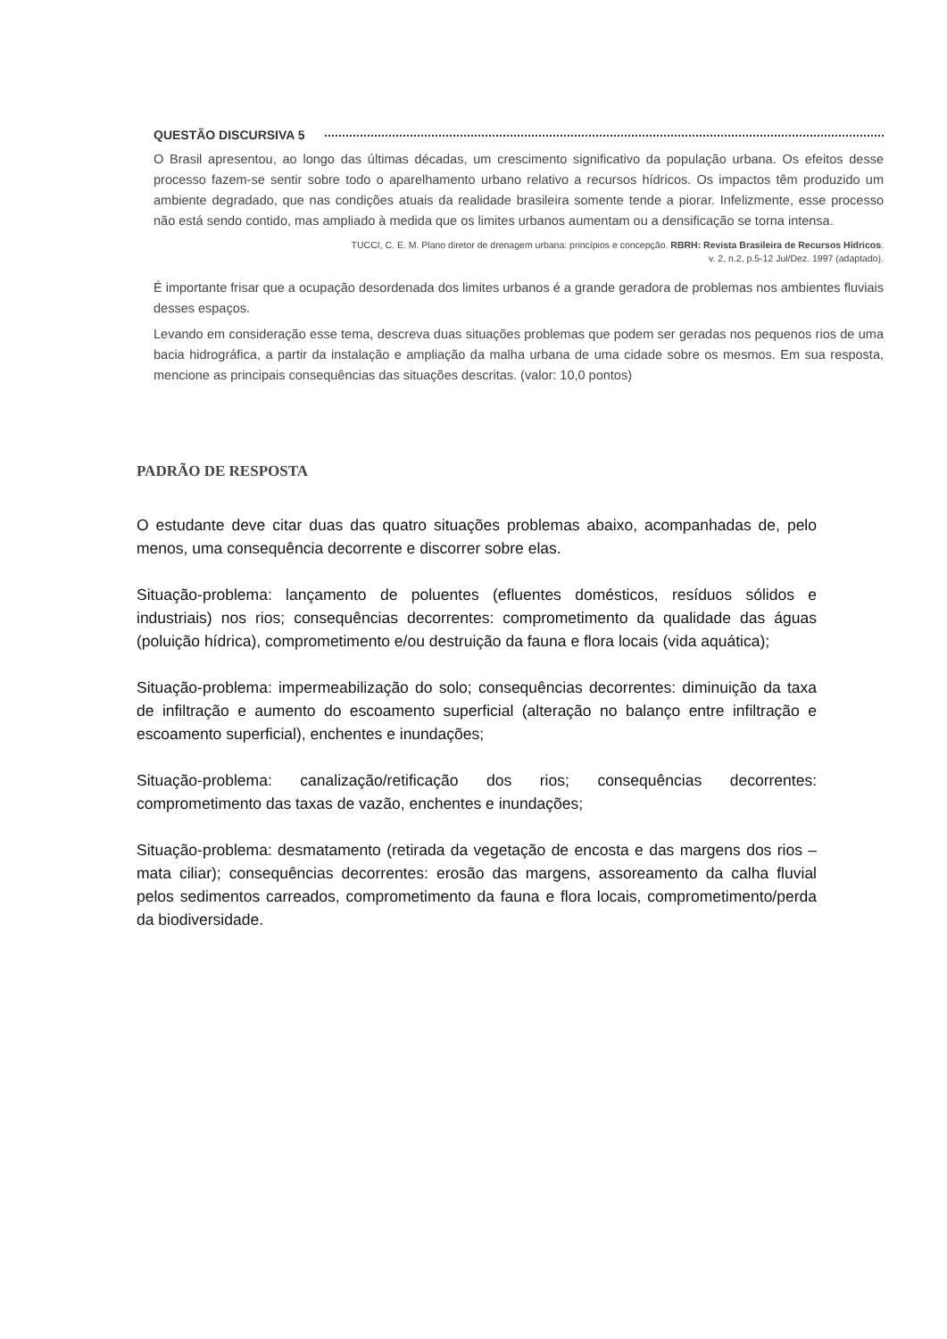QUESTÃO DISCURSIVA 5
O Brasil apresentou, ao longo das últimas décadas, um crescimento significativo da população urbana. Os efeitos desse processo fazem-se sentir sobre todo o aparelhamento urbano relativo a recursos hídricos. Os impactos têm produzido um ambiente degradado, que nas condições atuais da realidade brasileira somente tende a piorar. Infelizmente, esse processo não está sendo contido, mas ampliado à medida que os limites urbanos aumentam ou a densificação se torna intensa.
TUCCI, C. E. M. Plano diretor de drenagem urbana: princípios e concepção. RBRH: Revista Brasileira de Recursos Hídricos.
v. 2, n.2, p.5-12 Jul/Dez. 1997 (adaptado).
É importante frisar que a ocupação desordenada dos limites urbanos é a grande geradora de problemas nos ambientes fluviais desses espaços.
Levando em consideração esse tema, descreva duas situações problemas que podem ser geradas nos pequenos rios de uma bacia hidrográfica, a partir da instalação e ampliação da malha urbana de uma cidade sobre os mesmos. Em sua resposta, mencione as principais consequências das situações descritas. (valor: 10,0 pontos)
PADRÃO DE RESPOSTA
O estudante deve citar duas das quatro situações problemas abaixo, acompanhadas de, pelo menos, uma consequência decorrente e discorrer sobre elas.
Situação-problema: lançamento de poluentes (efluentes domésticos, resíduos sólidos e industriais) nos rios; consequências decorrentes: comprometimento da qualidade das águas (poluição hídrica), comprometimento e/ou destruição da fauna e flora locais (vida aquática);
Situação-problema: impermeabilização do solo; consequências decorrentes: diminuição da taxa de infiltração e aumento do escoamento superficial (alteração no balanço entre infiltração e escoamento superficial), enchentes e inundações;
Situação-problema: canalização/retificação dos rios; consequências decorrentes: comprometimento das taxas de vazão, enchentes e inundações;
Situação-problema: desmatamento (retirada da vegetação de encosta e das margens dos rios – mata ciliar); consequências decorrentes: erosão das margens, assoreamento da calha fluvial pelos sedimentos carreados, comprometimento da fauna e flora locais, comprometimento/perda da biodiversidade.